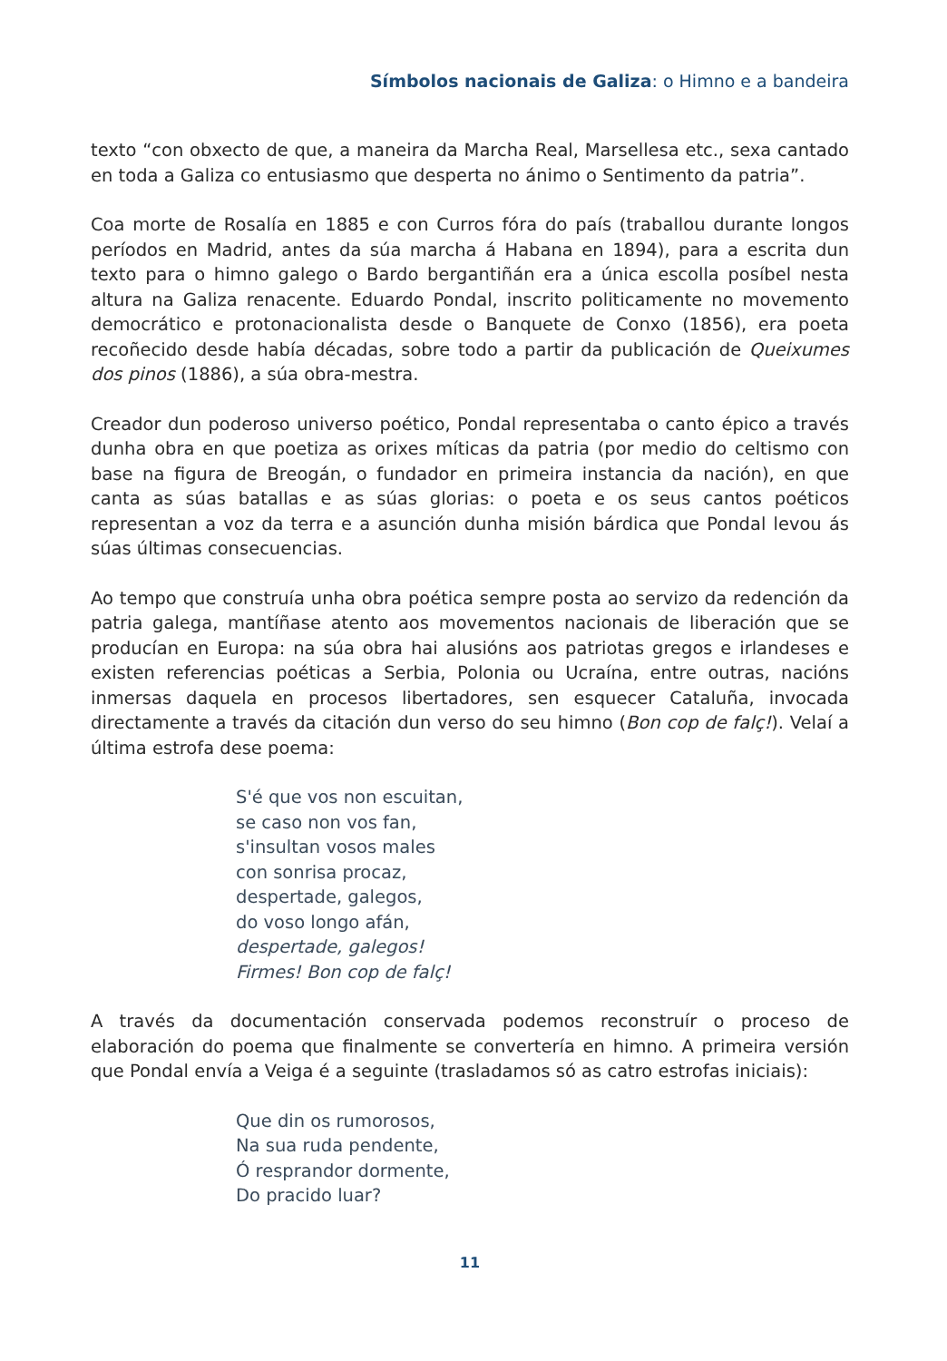Símbolos nacionais de Galiza: o Himno e a bandeira
texto “con obxecto de que, a maneira da Marcha Real, Marsellesa etc., sexa cantado en toda a Galiza co entusiasmo que desperta no ánimo o Sentimento da patria”.
Coa morte de Rosalía en 1885 e con Curros fóra do país (traballou durante longos períodos en Madrid, antes da súa marcha á Habana en 1894), para a escrita dun texto para o himno galego o Bardo bergantiñán era a única escolla posíbel nesta altura na Galiza renacente. Eduardo Pondal, inscrito politicamente no movemento democrático e protonacionalista desde o Banquete de Conxo (1856), era poeta recoñecido desde había décadas, sobre todo a partir da publicación de Queixumes dos pinos (1886), a súa obra-mestra.
Creador dun poderoso universo poético, Pondal representaba o canto épico a través dunha obra en que poetiza as orixes míticas da patria (por medio do celtismo con base na figura de Breogán, o fundador en primeira instancia da nación), en que canta as súas batallas e as súas glorias: o poeta e os seus cantos poéticos representan a voz da terra e a asunción dunha misión bárdica que Pondal levou ás súas últimas consecuencias.
Ao tempo que construía unha obra poética sempre posta ao servizo da redención da patria galega, mantíñase atento aos movementos nacionais de liberación que se producían en Europa: na súa obra hai alusións aos patriotas gregos e irlandeses e existen referencias poéticas a Serbia, Polonia ou Ucraína, entre outras, nacións inmersas daquela en procesos libertadores, sen esquecer Cataluña, invocada directamente a través da citación dun verso do seu himno (Bon cop de falç!). Velaí a última estrofa dese poema:
S'é que vos non escuitan,
se caso non vos fan,
s'insultan vosos males
con sonrisa procaz,
despertade, galegos,
do voso longo afán,
despertade, galegos!
Firmes! Bon cop de falç!
A través da documentación conservada podemos reconstruír o proceso de elaboración do poema que finalmente se convertería en himno. A primeira versión que Pondal envía a Veiga é a seguinte (trasladamos só as catro estrofas iniciais):
Que din os rumorosos,
Na sua ruda pendente,
Ó resprandor dormente,
Do pracido luar?
11